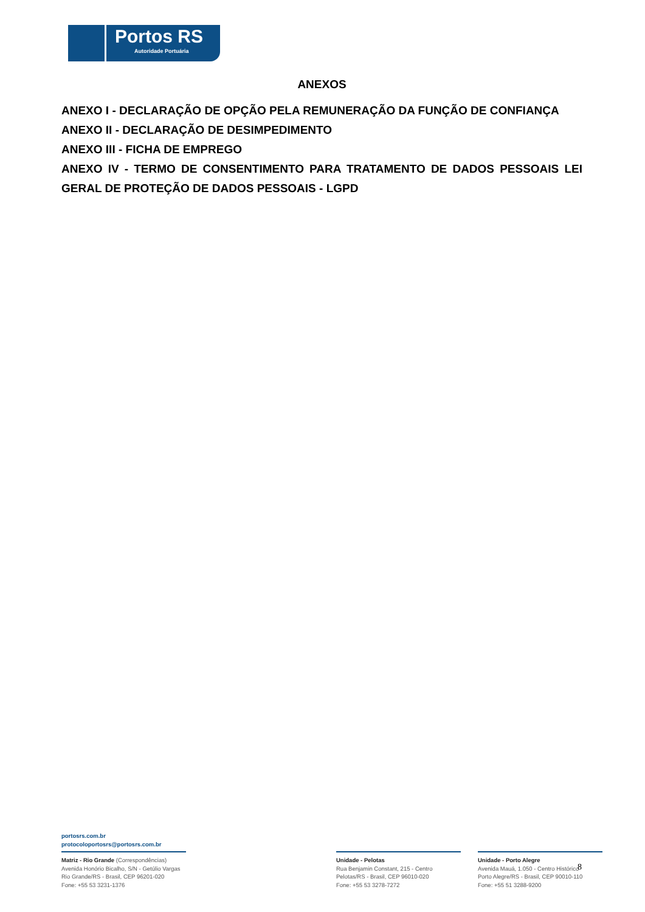Portos RS
Autoridade Portuária
ANEXOS
ANEXO I - DECLARAÇÃO DE OPÇÃO PELA REMUNERAÇÃO DA FUNÇÃO DE CONFIANÇA
ANEXO II - DECLARAÇÃO DE DESIMPEDIMENTO
ANEXO III - FICHA DE EMPREGO
ANEXO IV - TERMO DE CONSENTIMENTO PARA TRATAMENTO DE DADOS PESSOAIS LEI GERAL DE PROTEÇÃO DE DADOS PESSOAIS - LGPD
portosrs.com.br
protocoloportosrs@portosrs.com.br
Matriz - Rio Grande (Correspondências)
Avenida Honório Bicalho, S/N - Getúlio Vargas
Rio Grande/RS - Brasil, CEP 96201-020
Fone: +55 53 3231-1376
Unidade - Pelotas
Rua Benjamin Constant, 215 - Centro
Pelotas/RS - Brasil, CEP 96010-020
Fone: +55 53 3278-7272
Unidade - Porto Alegre
Avenida Mauá, 1.050 - Centro Histórico
Porto Alegre/RS - Brasil, CEP 90010-110
Fone: +55 51 3288-9200
8